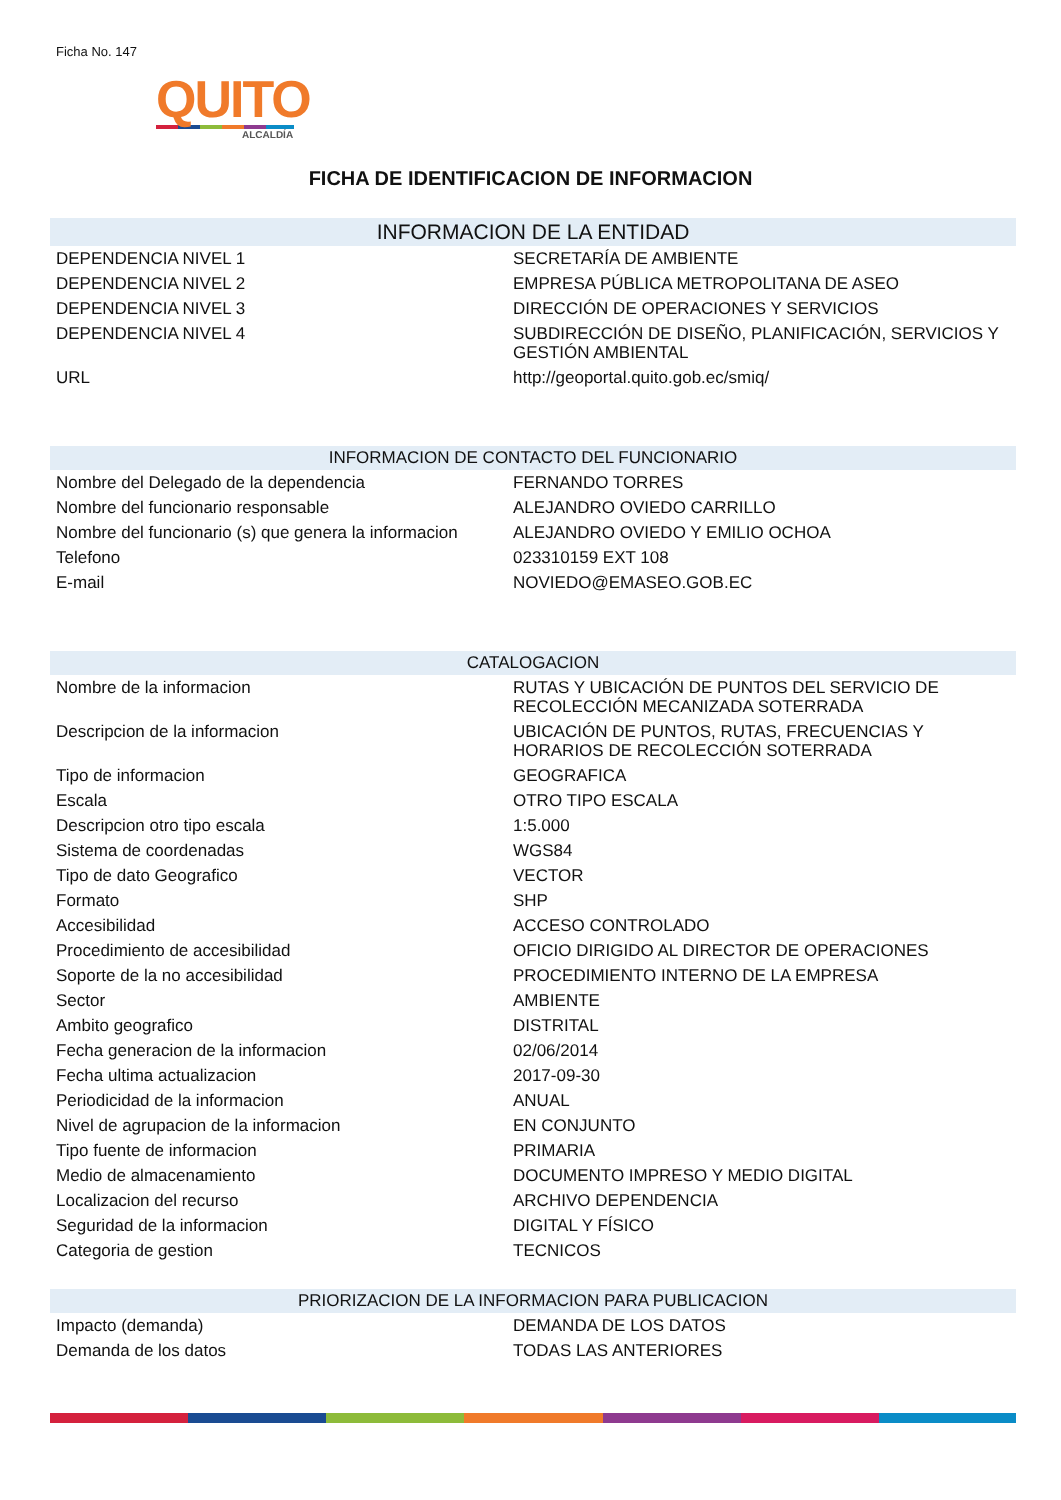Ficha No. 147
QUITO
ALCALDÍA
FICHA DE IDENTIFICACION DE INFORMACION
| INFORMACION DE LA ENTIDAD | |
| --- | --- |
| DEPENDENCIA NIVEL 1 | SECRETARÍA DE AMBIENTE |
| DEPENDENCIA NIVEL 2 | EMPRESA PÚBLICA METROPOLITANA DE ASEO |
| DEPENDENCIA NIVEL 3 | DIRECCIÓN DE OPERACIONES Y SERVICIOS |
| DEPENDENCIA NIVEL 4 | SUBDIRECCIÓN DE DISEÑO, PLANIFICACIÓN, SERVICIOS Y GESTIÓN AMBIENTAL |
| URL | http://geoportal.quito.gob.ec/smiq/ |
| INFORMACION DE CONTACTO DEL FUNCIONARIO | |
| Nombre del Delegado de la dependencia | FERNANDO TORRES |
| Nombre del funcionario responsable | ALEJANDRO OVIEDO CARRILLO |
| Nombre del funcionario (s) que genera la informacion | ALEJANDRO OVIEDO Y EMILIO OCHOA |
| Telefono | 023310159 EXT 108 |
| E-mail | NOVIEDO@EMASEO.GOB.EC |
| CATALOGACION | |
| Nombre de la informacion | RUTAS Y UBICACIÓN DE PUNTOS DEL SERVICIO DE RECOLECCIÓN MECANIZADA SOTERRADA |
| Descripcion de la informacion | UBICACIÓN DE PUNTOS, RUTAS, FRECUENCIAS Y HORARIOS DE RECOLECCIÓN SOTERRADA |
| Tipo de informacion | GEOGRAFICA |
| Escala | OTRO TIPO ESCALA |
| Descripcion otro tipo escala | 1:5.000 |
| Sistema de coordenadas | WGS84 |
| Tipo de dato Geografico | VECTOR |
| Formato | SHP |
| Accesibilidad | ACCESO CONTROLADO |
| Procedimiento de accesibilidad | OFICIO DIRIGIDO AL DIRECTOR DE OPERACIONES |
| Soporte de la no accesibilidad | PROCEDIMIENTO INTERNO DE LA EMPRESA |
| Sector | AMBIENTE |
| Ambito geografico | DISTRITAL |
| Fecha generacion de la informacion | 02/06/2014 |
| Fecha ultima actualizacion | 2017-09-30 |
| Periodicidad de la informacion | ANUAL |
| Nivel de agrupacion de la informacion | EN CONJUNTO |
| Tipo fuente de informacion | PRIMARIA |
| Medio de almacenamiento | DOCUMENTO IMPRESO Y MEDIO DIGITAL |
| Localizacion del recurso | ARCHIVO DEPENDENCIA |
| Seguridad de la informacion | DIGITAL Y FÍSICO |
| Categoria de gestion | TECNICOS |
| PRIORIZACION DE LA INFORMACION PARA PUBLICACION | |
| Impacto (demanda) | DEMANDA DE LOS DATOS |
| Demanda de los datos | TODAS LAS ANTERIORES |